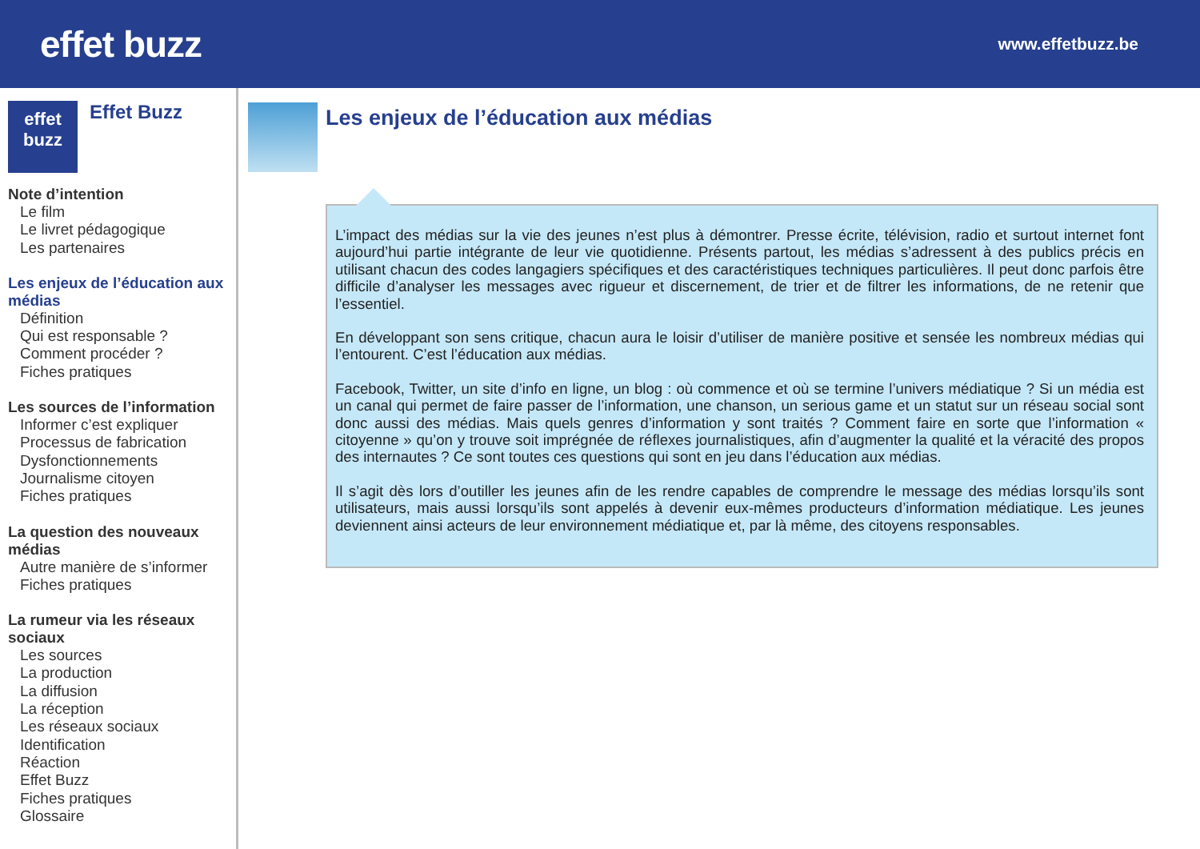effet buzz
www.effetbuzz.be
effet
buzz
Effet Buzz
Note d’intention
Le film
Le livret pédagogique
Les partenaires
Les enjeux de l’éducation aux médias
Définition
Qui est responsable ?
Comment procéder ?
Fiches pratiques
Les sources de l’information
Informer c’est expliquer
Processus de fabrication
Dysfonctionnements
Journalisme citoyen
Fiches pratiques
La question des nouveaux médias
Autre manière de s’informer
Fiches pratiques
La rumeur via les réseaux sociaux
Les sources
La production
La diffusion
La réception
Les réseaux sociaux
Identification
Réaction
Effet Buzz
Fiches pratiques
Glossaire
Les enjeux de l’éducation aux médias
L’impact des médias sur la vie des jeunes n’est plus à démontrer. Presse écrite, télévision, radio et surtout internet font aujourd’hui partie intégrante de leur vie quotidienne. Présents partout, les médias s’adressent à des publics précis en utilisant chacun des codes langagiers spécifiques et des caractéristiques techniques particulières. Il peut donc parfois être difficile d’analyser les messages avec rigueur et discernement, de trier et de filtrer les informations, de ne retenir que l’essentiel.
En développant son sens critique, chacun aura le loisir d’utiliser de manière positive et sensée les nombreux médias qui l’entourent. C’est l’éducation aux médias.
Facebook, Twitter, un site d’info en ligne, un blog : où commence et où se termine l’univers médiatique ? Si un média est un canal qui permet de faire passer de l’information, une chanson, un serious game et un statut sur un réseau social sont donc aussi des médias. Mais quels genres d’information y sont traités ? Comment faire en sorte que l’information « citoyenne » qu’on y trouve soit imprégnée de réflexes journalistiques, afin d’augmenter la qualité et la véracité des propos des internautes ? Ce sont toutes ces questions qui sont en jeu dans l’éducation aux médias.
Il s’agit dès lors d’outiller les jeunes afin de les rendre capables de comprendre le message des médias lorsqu’ils sont utilisateurs, mais aussi lorsqu’ils sont appelés à devenir eux-mêmes producteurs d’information médiatique. Les jeunes deviennent ainsi acteurs de leur environnement médiatique et, par là même, des citoyens responsables.